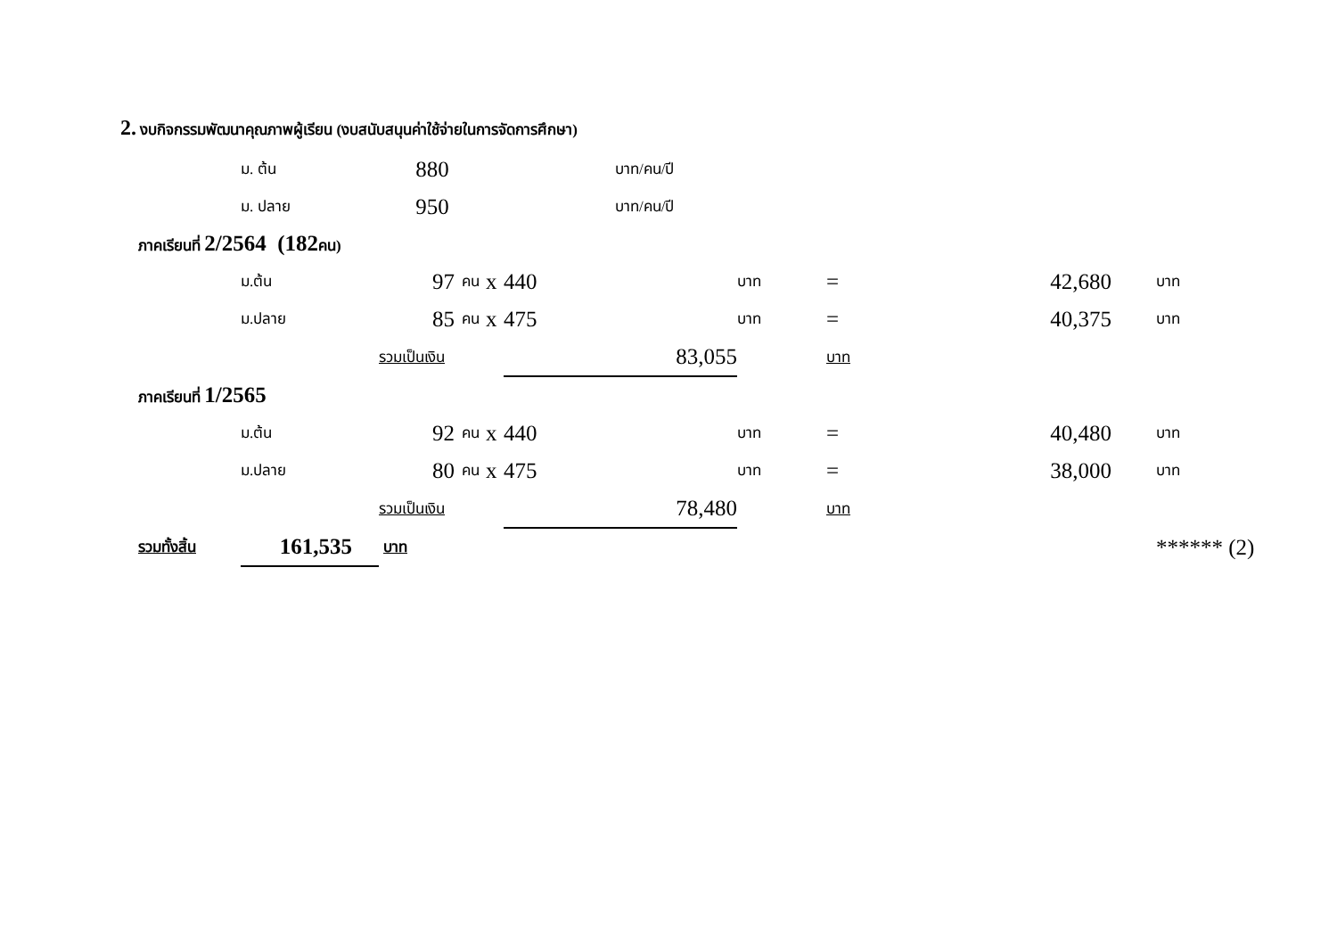2. งบกิจกรรมพัฒนาคุณภาพผู้เรียน (งบสนับสนุนค่าใช้จ่ายในการจัดการศึกษา)
| | ม. ต้น | 880 | | บาท/คน/ปี | | | | | | |
| | ม. ปลาย | 950 | | บาท/คน/ปี | | | | | | |
| ภาคเรียนที่ 2/2564 (182 คน) | | | | | | | | | | |
| | ม.ต้น | 97 | คน | x | 440 | บาท | = | 42,680 | | บาท |
| | ม.ปลาย | 85 | คน | x | 475 | บาท | = | 40,375 | | บาท |
| | | รวมเป็นเงิน | | | 83,055 | บาท | | | | |
| ภาคเรียนที่ 1/2565 | | | | | | | | | | |
| | ม.ต้น | 92 | คน | x | 440 | บาท | = | 40,480 | | บาท |
| | ม.ปลาย | 80 | คน | x | 475 | บาท | = | 38,000 | | บาท |
| | | รวมเป็นเงิน | | | 78,480 | บาท | | | | |
| รวมทั้งสิ้น | 161,535 | บาท | | | | | | | | ****** (2) |